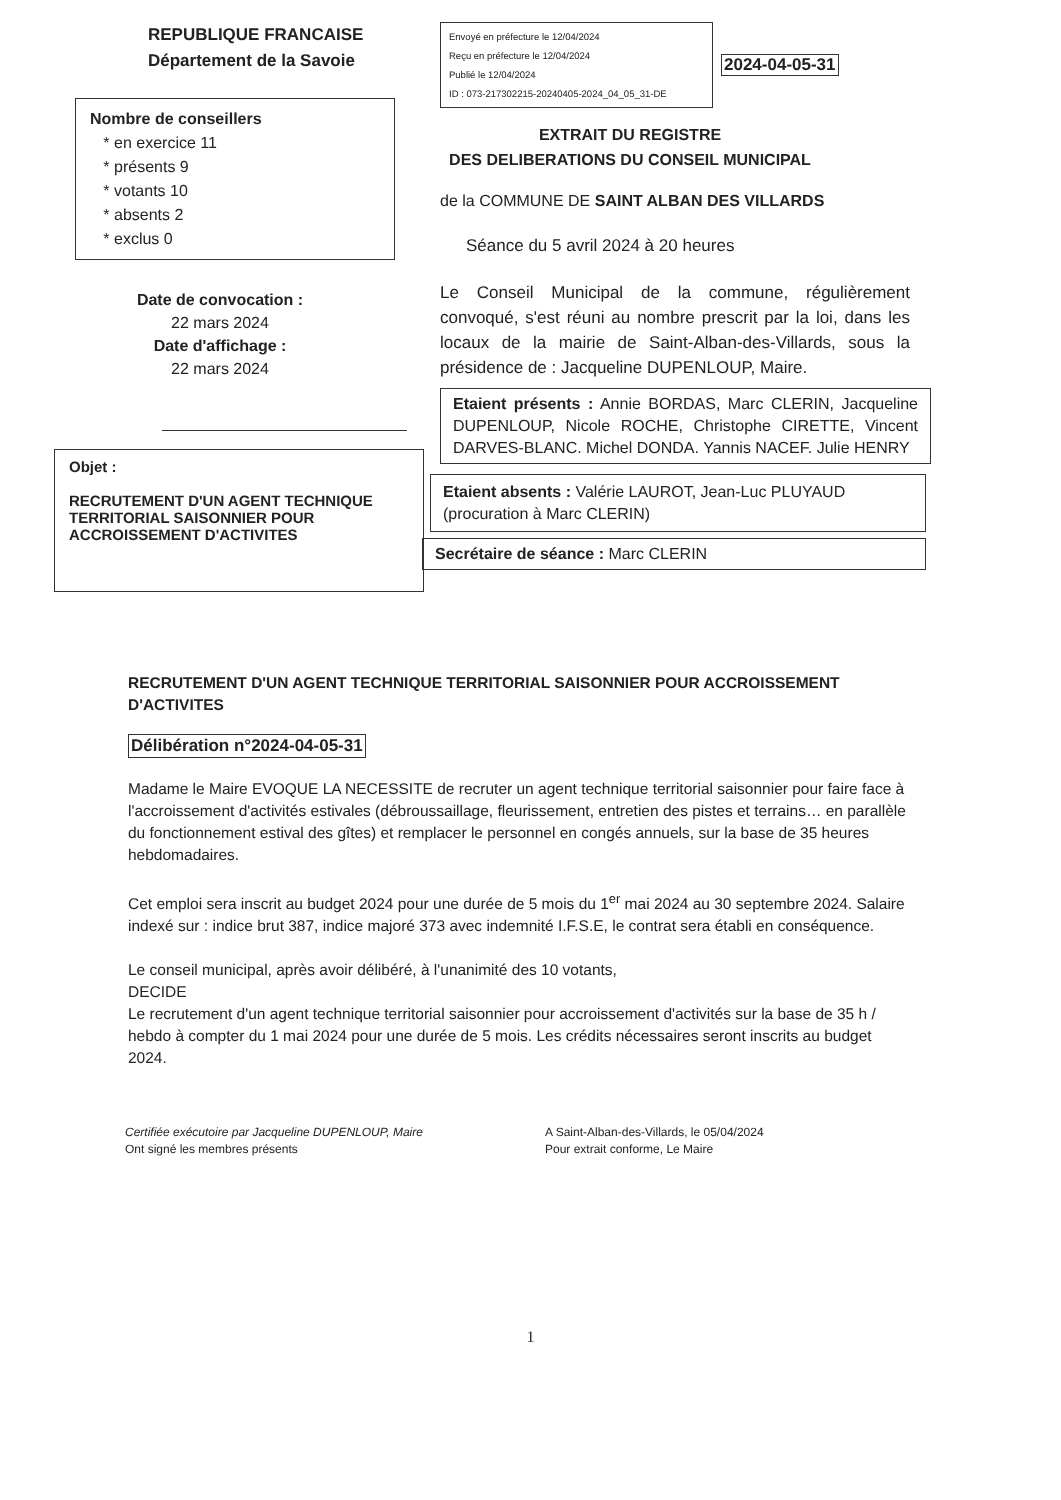REPUBLIQUE FRANCAISE
Département de la Savoie
Nombre de conseillers
* en exercice 11
* présents 9
* votants 10
* absents 2
* exclus 0
Date de convocation :
22 mars 2024
Date d'affichage :
22 mars 2024
Objet :
RECRUTEMENT D'UN AGENT TECHNIQUE TERRITORIAL SAISONNIER POUR ACCROISSEMENT D'ACTIVITES
Envoyé en préfecture le 12/04/2024
Reçu en préfecture le 12/04/2024
Publié le 12/04/2024
ID : 073-217302215-20240405-2024_04_05_31-DE
2024-04-05-31
EXTRAIT DU REGISTRE
DES DELIBERATIONS DU CONSEIL MUNICIPAL
de la COMMUNE DE SAINT ALBAN DES VILLARDS
Séance du 5 avril 2024 à 20 heures
Le Conseil Municipal de la commune, régulièrement convoqué, s'est réuni au nombre prescrit par la loi, dans les locaux de la mairie de Saint-Alban-des-Villards, sous la présidence de : Jacqueline DUPENLOUP, Maire.
Etaient présents : Annie BORDAS, Marc CLERIN, Jacqueline DUPENLOUP, Nicole ROCHE, Christophe CIRETTE, Vincent DARVES-BLANC. Michel DONDA. Yannis NACEF. Julie HENRY
Etaient absents : Valérie LAUROT, Jean-Luc PLUYAUD (procuration à Marc CLERIN)
Secrétaire de séance : Marc CLERIN
RECRUTEMENT D'UN AGENT TECHNIQUE TERRITORIAL SAISONNIER POUR ACCROISSEMENT D'ACTIVITES
Délibération n°2024-04-05-31
Madame le Maire EVOQUE LA NECESSITE de recruter un agent technique territorial saisonnier pour faire face à l'accroissement d'activités estivales (débroussaillage, fleurissement, entretien des pistes et terrains… en parallèle du fonctionnement estival des gîtes) et remplacer le personnel en congés annuels, sur la base de 35 heures hebdomadaires.
Cet emploi sera inscrit au budget 2024 pour une durée de 5 mois du 1<sup>er</sup> mai 2024 au 30 septembre 2024. Salaire indexé sur : indice brut 387, indice majoré 373 avec indemnité I.F.S.E, le contrat sera établi en conséquence.
Le conseil municipal, après avoir délibéré, à l'unanimité des 10 votants,
DECIDE
Le recrutement d'un agent technique territorial saisonnier pour accroissement d'activités sur la base de 35 h / hebdo à compter du 1 mai 2024 pour une durée de 5 mois. Les crédits nécessaires seront inscrits au budget 2024.
Certifiée exécutoire par Jacqueline DUPENLOUP, Maire
Ont signé les membres présents
A Saint-Alban-des-Villards, le 05/04/2024
Pour extrait conforme, Le Maire
1